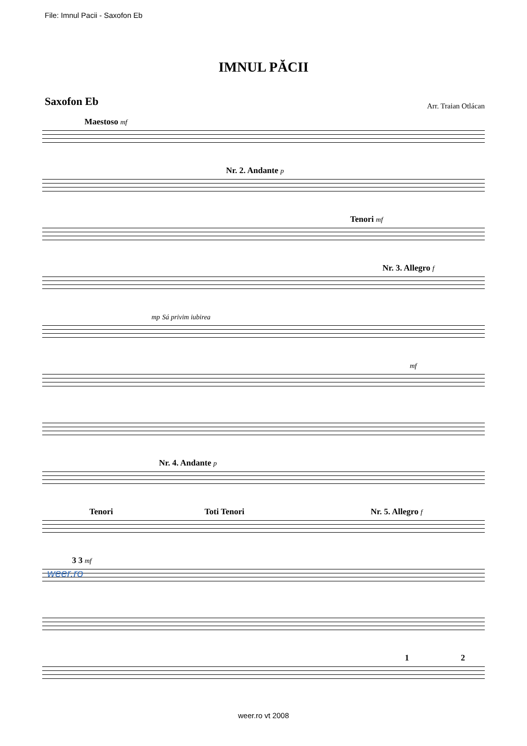File: Imnul Pacii - Saxofon Eb
IMNUL PĂCII
Saxofon Eb
Arr. Traian Otlácan
Maestoso mf
Nr. 2. Andante p
Tenori mf
Nr. 3. Allegro f
mp Sá privim iubirea
mf
Nr. 4. Andante p
Tenori Toti Tenori Nr. 5. Allegro f
3 3 mf
1 2
weer.ro
weer.ro vt 2008